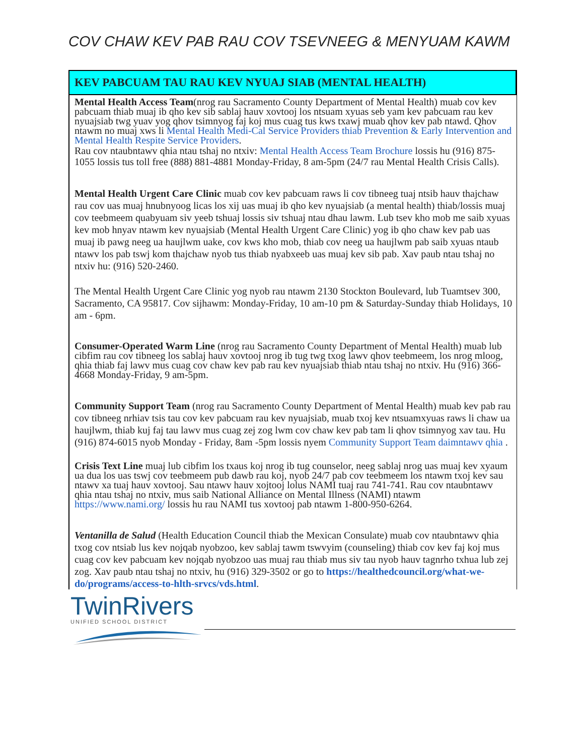COV CHAW KEV PAB RAU COV TSEVNEEG & MENYUAM KAWM
KEV PABCUAM TAU RAU KEV NYUAJ SIAB (MENTAL HEALTH)
Mental Health Access Team(nrog rau Sacramento County Department of Mental Health) muab cov kev pabcuam thiab muaj ib qho kev sib sablaj hauv xovtooj los ntsuam xyuas seb yam kev pabcuam rau kev nyuajsiab twg yuav yog qhov tsimnyog faj koj mus cuag tus kws txawj muab qhov kev pab ntawd. Qhov ntawm no muaj xws li Mental Health Medi-Cal Service Providers thiab Prevention & Early Intervention and Mental Health Respite Service Providers.
Rau cov ntaubntawv qhia ntau tshaj no ntxiv: Mental Health Access Team Brochure lossis hu (916) 875-1055 lossis tus toll free (888) 881-4881 Monday-Friday, 8 am-5pm (24/7 rau Mental Health Crisis Calls).
Mental Health Urgent Care Clinic muab cov kev pabcuam raws li cov tibneeg tuaj ntsib hauv thajchaw rau cov uas muaj hnubnyoog licas los xij uas muaj ib qho kev nyuajsiab (a mental health) thiab/lossis muaj cov teebmeem quabyuam siv yeeb tshuaj lossis siv tshuaj ntau dhau lawm. Lub tsev kho mob me saib xyuas kev mob hnyav ntawm kev nyuajsiab (Mental Health Urgent Care Clinic) yog ib qho chaw kev pab uas muaj ib pawg neeg ua haujlwm uake, cov kws kho mob, thiab cov neeg ua haujlwm pab saib xyuas ntaub ntawv los pab tswj kom thajchaw nyob tus thiab nyabxeeb uas muaj kev sib pab. Xav paub ntau tshaj no ntxiv hu: (916) 520-2460.
The Mental Health Urgent Care Clinic yog nyob rau ntawm 2130 Stockton Boulevard, lub Tuamtsev 300, Sacramento, CA 95817. Cov sijhawm: Monday-Friday, 10 am-10 pm & Saturday-Sunday thiab Holidays, 10 am - 6pm.
Consumer-Operated Warm Line (nrog rau Sacramento County Department of Mental Health) muab lub cibfim rau cov tibneeg los sablaj hauv xovtooj nrog ib tug twg txog lawv qhov teebmeem, los nrog mloog, qhia thiab faj lawv mus cuag cov chaw kev pab rau kev nyuajsiab thiab ntau tshaj no ntxiv. Hu (916) 366-4668 Monday-Friday, 9 am-5pm.
Community Support Team (nrog rau Sacramento County Department of Mental Health) muab kev pab rau cov tibneeg nrhiav tsis tau cov kev pabcuam rau kev nyuajsiab, muab txoj kev ntsuamxyuas raws li chaw ua haujlwm, thiab kuj faj tau lawv mus cuag zej zog lwm cov chaw kev pab tam li qhov tsimnyog xav tau. Hu (916) 874-6015 nyob Monday - Friday, 8am -5pm lossis nyem Community Support Team daimntawv qhia .
Crisis Text Line muaj lub cibfim los txaus koj nrog ib tug counselor, neeg sablaj nrog uas muaj kev xyaum ua dua los uas tswj cov teebmeem pub dawb rau koj, nyob 24/7 pab cov teebmeem los ntawm txoj kev sau ntawv xa tuaj hauv xovtooj. Sau ntawv hauv xojtooj lolus NAMI tuaj rau 741-741. Rau cov ntaubntawv qhia ntau tshaj no ntxiv, mus saib National Alliance on Mental Illness (NAMI) ntawm https://www.nami.org/ lossis hu rau NAMI tus xovtooj pab ntawm 1-800-950-6264.
Ventanilla de Salud (Health Education Council thiab the Mexican Consulate) muab cov ntaubntawv qhia txog cov ntsiab lus kev nojqab nyobzoo, kev sablaj tawm tswvyim (counseling) thiab cov kev faj koj mus cuag cov kev pabcuam kev nojqab nyobzoo uas muaj rau thiab mus siv tau nyob hauv tagnrho txhua lub zej zog. Xav paub ntau tshaj no ntxiv, hu (916) 329-3502 or go to https://healthedcouncil.org/what-we-do/programs/access-to-hlth-srvcs/vds.html.
TwinRivers
UNIFIED SCHOOL DISTRICT